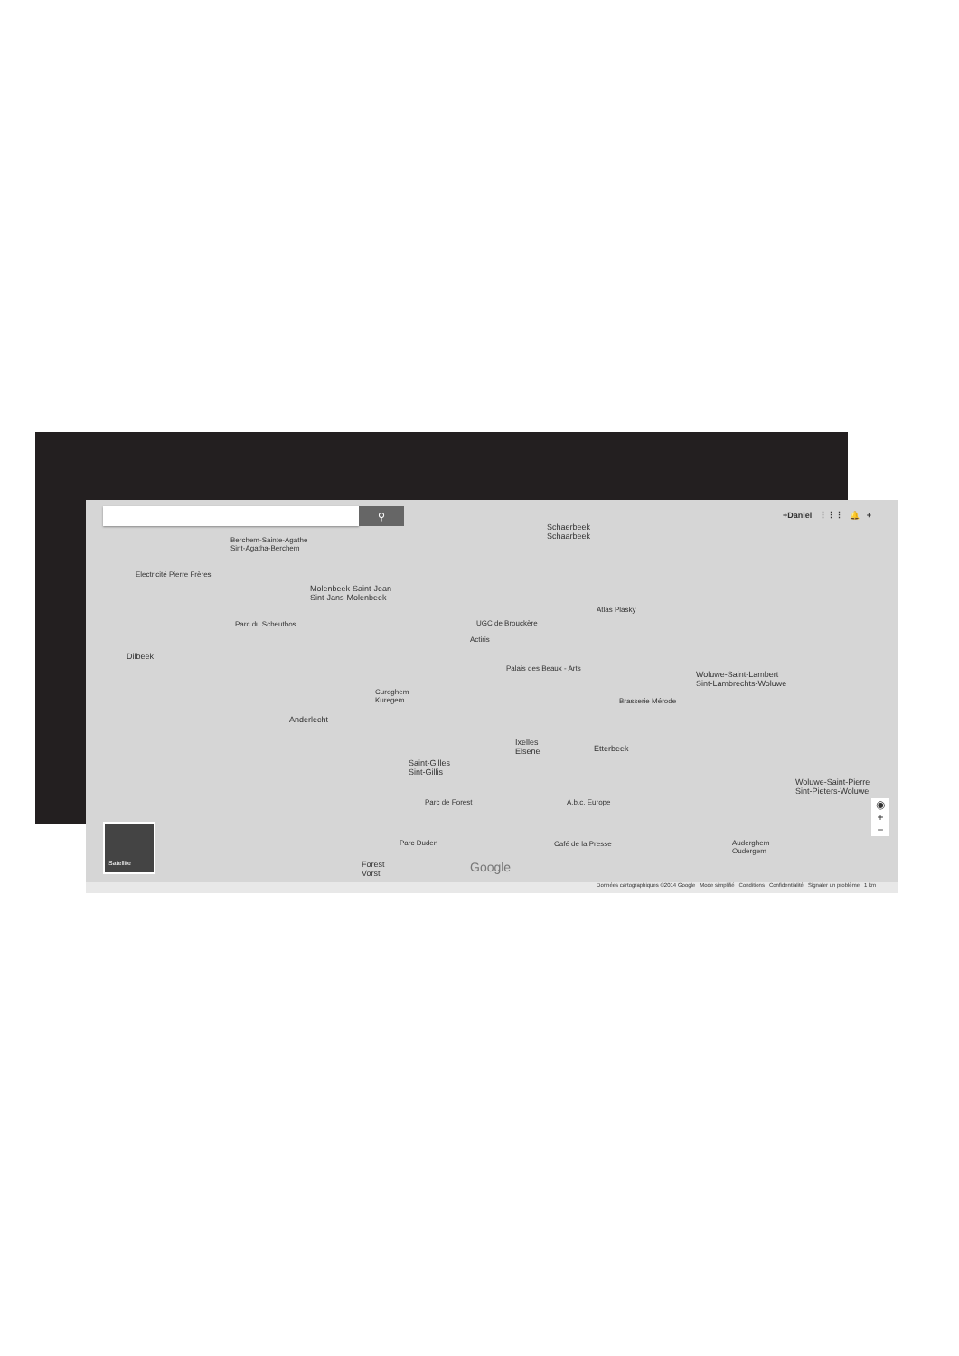⚲ +Daniel ⋮⋮⋮ 🔔 +
Schaerbeek
Schaarbeek
Berchem-Sainte-Agathe
Sint-Agatha-Berchem
Electricité Pierre Frères
Molenbeek-Saint-Jean
Sint-Jans-Molenbeek
Atlas Plasky
Parc du Scheutbos UGC de Brouckère
Actiris
Dilbeek
Palais des Beaux - Arts
Woluwe-Saint-Lambert
Sint-Lambrechts-Woluwe
Cureghem
Kuregem
Brasserie Mérode
Anderlecht
Ixelles
Elsene
Etterbeek
Saint-Gilles
Sint-Gillis
Woluwe-Saint-Pierre
Sint-Pieters-Woluwe
Parc de Forest A.b.c. Europe
Café de la Presse
Parc Duden
Auderghem
Oudergem
Forest
Vorst
Google
Satellite
◉
+
−
Données cartographiques ©2014 Google Mode simplifié Conditions Confidentialité Signaler un problème 1 km